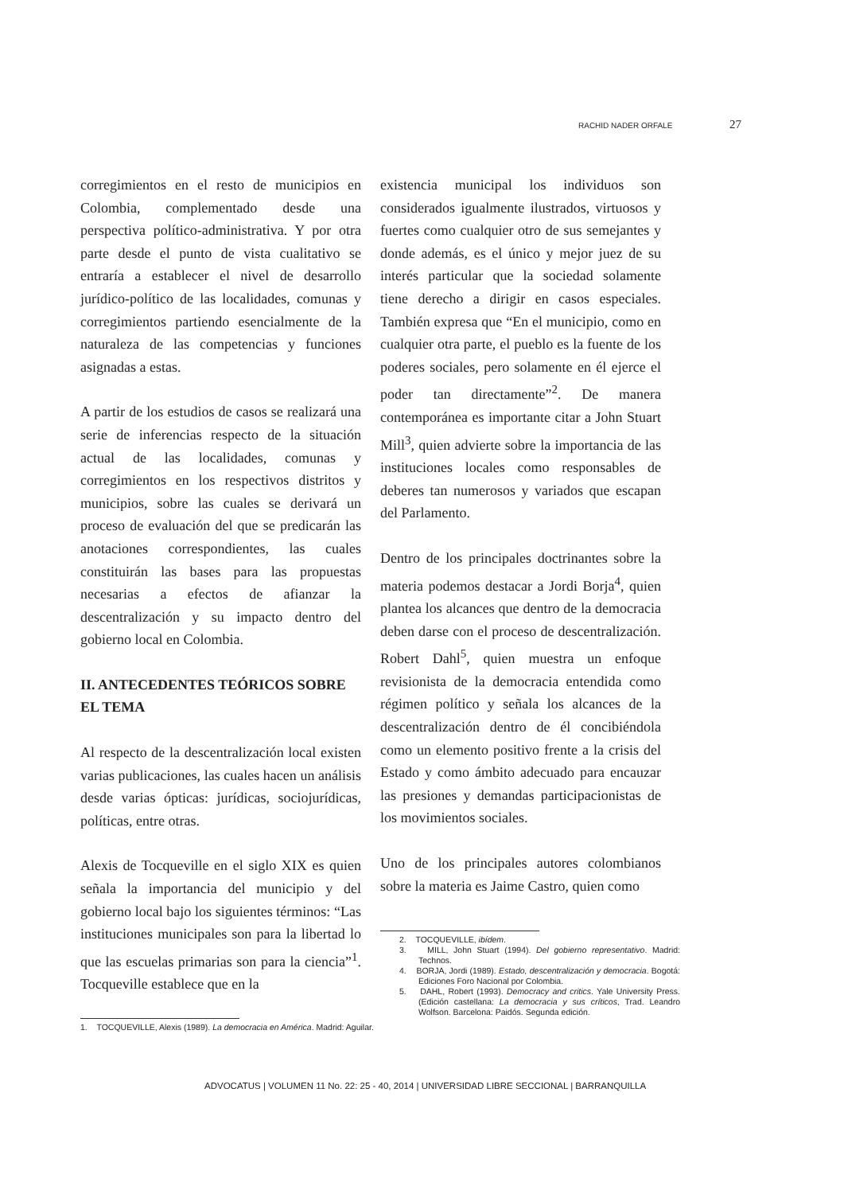RACHID NADER ORFALE 27
corregimientos en el resto de municipios en Colombia, complementado desde una perspectiva político-administrativa. Y por otra parte desde el punto de vista cualitativo se entraría a establecer el nivel de desarrollo jurídico-político de las localidades, comunas y corregimientos partiendo esencialmente de la naturaleza de las competencias y funciones asignadas a estas.
A partir de los estudios de casos se realizará una serie de inferencias respecto de la situación actual de las localidades, comunas y corregimientos en los respectivos distritos y municipios, sobre las cuales se derivará un proceso de evaluación del que se predicarán las anotaciones correspondientes, las cuales constituirán las bases para las propuestas necesarias a efectos de afianzar la descentralización y su impacto dentro del gobierno local en Colombia.
II. ANTECEDENTES TEÓRICOS SOBRE EL TEMA
Al respecto de la descentralización local existen varias publicaciones, las cuales hacen un análisis desde varias ópticas: jurídicas, sociojurídicas, políticas, entre otras.
Alexis de Tocqueville en el siglo XIX es quien señala la importancia del municipio y del gobierno local bajo los siguientes términos: “Las instituciones municipales son para la libertad lo que las escuelas primarias son para la ciencia”<sup>1</sup>. Tocqueville establece que en la
1. TOCQUEVILLE, Alexis (1989). La democracia en América. Madrid: Aguilar.
existencia municipal los individuos son considerados igualmente ilustrados, virtuosos y fuertes como cualquier otro de sus semejantes y donde además, es el único y mejor juez de su interés particular que la sociedad solamente tiene derecho a dirigir en casos especiales. También expresa que “En el municipio, como en cualquier otra parte, el pueblo es la fuente de los poderes sociales, pero solamente en él ejerce el poder tan directamente”<sup>2</sup>. De manera contemporánea es importante citar a John Stuart Mill<sup>3</sup>, quien advierte sobre la importancia de las instituciones locales como responsables de deberes tan numerosos y variados que escapan del Parlamento.
Dentro de los principales doctrinantes sobre la materia podemos destacar a Jordi Borja<sup>4</sup>, quien plantea los alcances que dentro de la democracia deben darse con el proceso de descentralización. Robert Dahl<sup>5</sup>, quien muestra un enfoque revisionista de la democracia entendida como régimen político y señala los alcances de la descentralización dentro de él concibiéndola como un elemento positivo frente a la crisis del Estado y como ámbito adecuado para encauzar las presiones y demandas participacionistas de los movimientos sociales.
Uno de los principales autores colombianos sobre la materia es Jaime Castro, quien como
2. TOCQUEVILLE, ibídem.
3. MILL, John Stuart (1994). Del gobierno representativo. Madrid: Technos.
4. BORJA, Jordi (1989). Estado, descentralización y democracia. Bogotá: Ediciones Foro Nacional por Colombia.
5. DAHL, Robert (1993). Democracy and critics. Yale University Press. (Edición castellana: La democracia y sus críticos, Trad. Leandro Wolfson. Barcelona: Paidós. Segunda edición.
ADVOCATUS | VOLUMEN 11 No. 22: 25 - 40, 2014 | UNIVERSIDAD LIBRE SECCIONAL | BARRANQUILLA